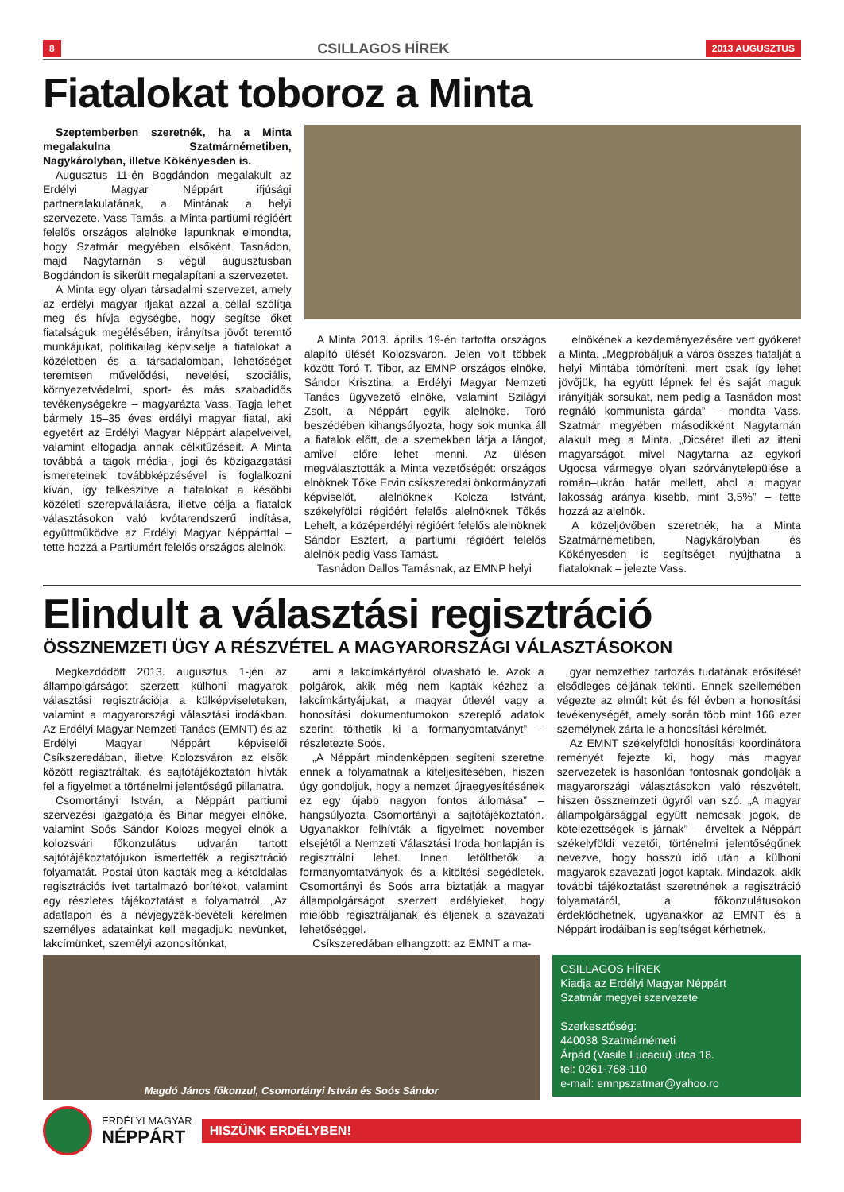8 CSILLAGOS HÍREK 2013 AUGUSZTUS
Fiatalokat toboroz a Minta
Szeptemberben szeretnék, ha a Minta megalakulna Szatmárnémetiben, Nagykárolyban, illetve Kökényesden is.
Augusztus 11-én Bogdándon megalakult az Erdélyi Magyar Néppárt ifjúsági partneralakulatának, a Mintának a helyi szervezete. Vass Tamás, a Minta partiumi régióért felelős országos alelnöke lapunknak elmondta, hogy Szatmár megyében elsőként Tasnádon, majd Nagytarnán s végül augusztusban Bogdándon is sikerült megalapítani a szervezetet.
A Minta egy olyan társadalmi szervezet, amely az erdélyi magyar ifjakat azzal a céllal szólítja meg és hívja egységbe, hogy segítse őket fiatalságuk megélésében, irányítsa jövőt teremtő munkájukat, politikailag képviselje a fiatalokat a közéletben és a társadalomban, lehetőséget teremtsen művelődési, nevelési, szociális, környezetvédelmi, sport- és más szabadidős tevékenységekre – magyarázta Vass. Tagja lehet bármely 15–35 éves erdélyi magyar fiatal, aki egyetért az Erdélyi Magyar Néppárt alapelveivel, valamint elfogadja annak célkitűzéseit. A Minta továbbá a tagok média-, jogi és közigazgatási ismereteinek továbbképzésével is foglalkozni kíván, így felkészítve a fiatalokat a későbbi közéleti szerepvállalásra, illetve célja a fiatalok választásokon való kvótarendszerű indítása, együttműködve az Erdélyi Magyar Néppárttal – tette hozzá a Partiumért felelős országos alelnök.
A Minta 2013. április 19-én tartotta országos alapító ülését Kolozsváron. Jelen volt többek között Toró T. Tibor, az EMNP országos elnöke, Sándor Krisztina, a Erdélyi Magyar Nemzeti Tanács ügyvezető elnöke, valamint Szilágyi Zsolt, a Néppárt egyik alelnöke. Toró beszédében kihangsúlyozta, hogy sok munka áll a fiatalok előtt, de a szemekben látja a lángot, amivel előre lehet menni. Az ülésen megválasztották a Minta vezetőségét: országos elnöknek Tőke Ervin csíkszeredai önkormányzati képviselőt, alelnöknek Kolcza Istvánt, székelyföldi régióért felelős alelnöknek Tőkés Lehelt, a középerdélyi régióért felelős alelnöknek Sándor Esztert, a partiumi régióért felelős alelnök pedig Vass Tamást.
Tasnádon Dallos Tamásnak, az EMNP helyi
elnökének a kezdeményezésére vert gyökeret a Minta. „Megpróbáljuk a város összes fiatalját a helyi Mintába tömöríteni, mert csak így lehet jövőjük, ha együtt lépnek fel és saját maguk irányítják sorsukat, nem pedig a Tasnádon most regnáló kommunista gárda” – mondta Vass. Szatmár megyében másodikként Nagytarnán alakult meg a Minta. „Dicséret illeti az itteni magyarságot, mivel Nagytarna az egykori Ugocsa vármegye olyan szórványtelepülése a román–ukrán határ mellett, ahol a magyar lakosság aránya kisebb, mint 3,5%” – tette hozzá az alelnök.
A közeljövőben szeretnék, ha a Minta Szatmárnémetiben, Nagykárolyban és Kökényesden is segítséget nyújthatna a fiataloknak – jelezte Vass.
Elindult a választási regisztráció
ÖSSZNEMZETI ÜGY A RÉSZVÉTEL A MAGYARORSZÁGI VÁLASZTÁSOKON
Megkezdődött 2013. augusztus 1-jén az állampolgárságot szerzett külhoni magyarok választási regisztrációja a külképviseleteken, valamint a magyarországi választási irodákban. Az Erdélyi Magyar Nemzeti Tanács (EMNT) és az Erdélyi Magyar Néppárt képviselői Csíkszeredában, illetve Kolozsváron az elsők között regisztráltak, és sajtótájékoztatón hívták fel a figyelmet a történelmi jelentőségű pillanatra.
Csomortányi István, a Néppárt partiumi szervezési igazgatója és Bihar megyei elnöke, valamint Soós Sándor Kolozs megyei elnök a kolozsvári főkonzulátus udvarán tartott sajtótájékoztatójukon ismertették a regisztráció folyamatát. Postai úton kapták meg a kétoldalas regisztrációs ívet tartalmazó borítékot, valamint egy részletes tájékoztatást a folyamatról. „Az adatlapon és a névjegyzék-bevételi kérelmen személyes adatainkat kell megadjuk: nevünket, lakcímünket, személyi azonosítónkat,
ami a lakcímkártyáról olvasható le. Azok a polgárok, akik még nem kapták kézhez a lakcímkártyájukat, a magyar útlevél vagy a honosítási dokumentumokon szereplő adatok szerint tölthetik ki a formanyomtatványt” – részletezte Soós.
„A Néppárt mindenképpen segíteni szeretne ennek a folyamatnak a kiteljesítésében, hiszen úgy gondoljuk, hogy a nemzet újraegyesítésének ez egy újabb nagyon fontos állomása” – hangsúlyozta Csomortányi a sajtótájékoztatón. Ugyanakkor felhívták a figyelmet: november elsejétől a Nemzeti Választási Iroda honlapján is regisztrálni lehet. Innen letölthetők a formanyomtatványok és a kitöltési segédletek. Csomortányi és Soós arra biztatják a magyar állampolgárságot szerzett erdélyieket, hogy mielőbb regisztráljanak és éljenek a szavazati lehetőséggel.
Csíkszeredában elhangzott: az EMNT a ma-
gyar nemzethez tartozás tudatának erősítését elsődleges céljának tekinti. Ennek szellemében végezte az elmúlt két és fél évben a honosítási tevékenységét, amely során több mint 166 ezer személynek zárta le a honosítási kérelmét.
Az EMNT székelyföldi honosítási koordinátora reményét fejezte ki, hogy más magyar szervezetek is hasonlóan fontosnak gondolják a magyarországi választásokon való részvételt, hiszen össznemzeti ügyről van szó. „A magyar állampolgársággal együtt nemcsak jogok, de kötelezettségek is járnak” – érveltek a Néppárt székelyföldi vezetői, történelmi jelentőségűnek nevezve, hogy hosszú idő után a külhoni magyarok szavazati jogot kaptak. Mindazok, akik további tájékoztatást szeretnének a regisztráció folyamatáról, a főkonzulátusokon érdeklődhetnek, ugyanakkor az EMNT és a Néppárt irodáiban is segítséget kérhetnek.
Magdó János főkonzul, Csomortányi István és Soós Sándor
CSILLAGOS HÍREK
Kiadja az Erdélyi Magyar Néppárt
Szatmár megyei szervezete
Szerkesztőség:
440038 Szatmárnémeti
Árpád (Vasile Lucaciu) utca 18.
tel: 0261-768-110
e-mail: emnpszatmar@yahoo.ro
ERDÉLYI MAGYAR
NÉPPÁRT
HISZÜNK ERDÉLYBEN!